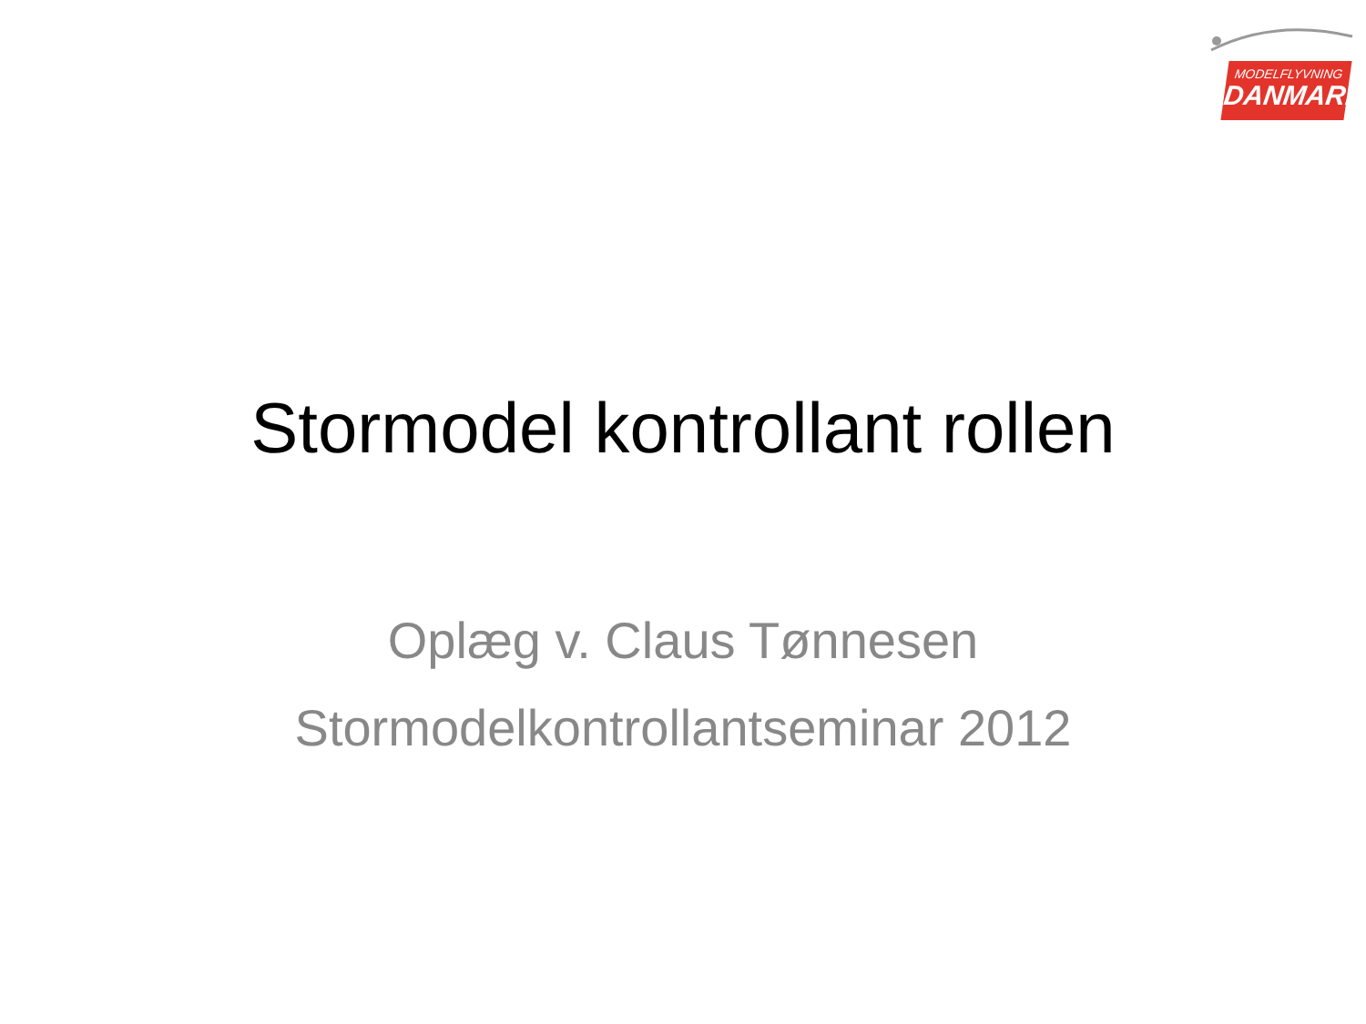MODELFLYVNING
DANMARK
Stormodel kontrollant rollen
Oplæg v. Claus Tønnesen
Stormodelkontrollantseminar 2012